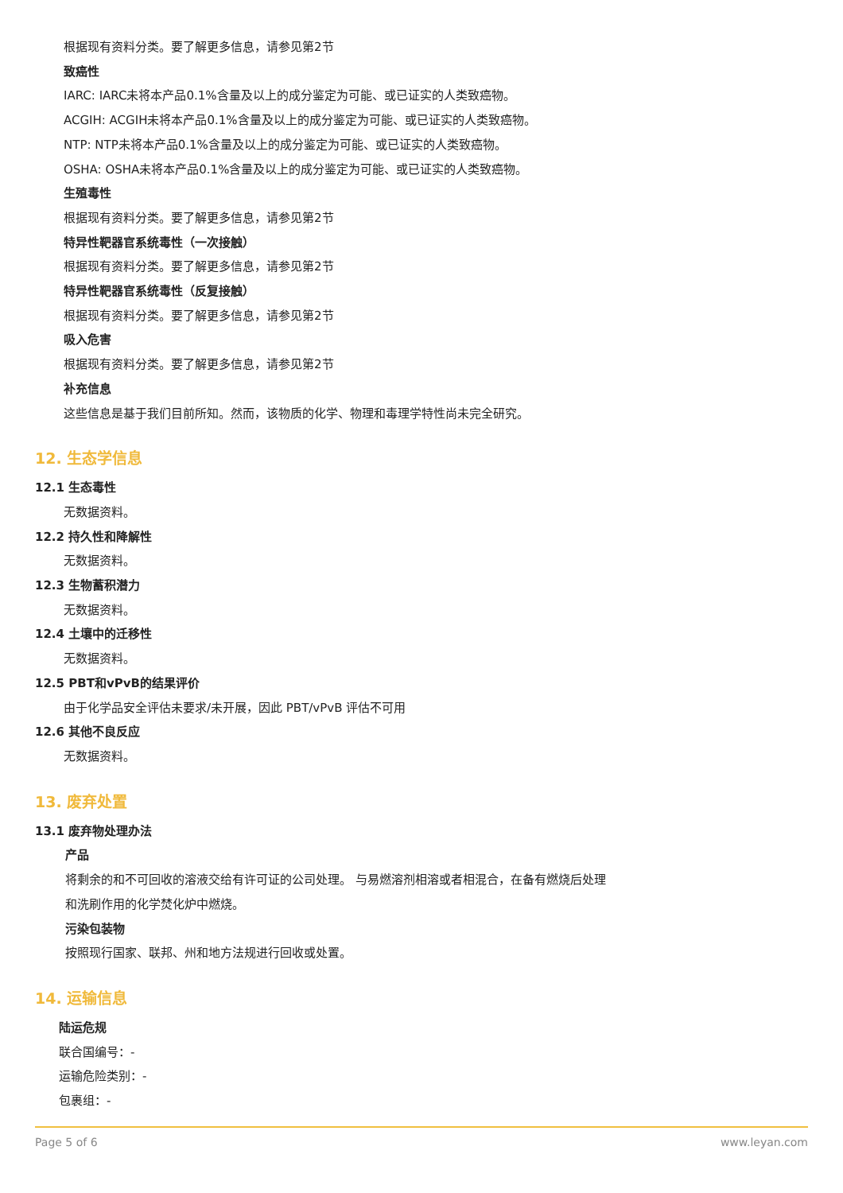根据现有资料分类。要了解更多信息，请参见第2节
致癌性
IARC: IARC未将本产品0.1%含量及以上的成分鉴定为可能、或已证实的人类致癌物。
ACGIH: ACGIH未将本产品0.1%含量及以上的成分鉴定为可能、或已证实的人类致癌物。
NTP: NTP未将本产品0.1%含量及以上的成分鉴定为可能、或已证实的人类致癌物。
OSHA: OSHA未将本产品0.1%含量及以上的成分鉴定为可能、或已证实的人类致癌物。
生殖毒性
根据现有资料分类。要了解更多信息，请参见第2节
特异性靶器官系统毒性（一次接触）
根据现有资料分类。要了解更多信息，请参见第2节
特异性靶器官系统毒性（反复接触）
根据现有资料分类。要了解更多信息，请参见第2节
吸入危害
根据现有资料分类。要了解更多信息，请参见第2节
补充信息
这些信息是基于我们目前所知。然而，该物质的化学、物理和毒理学特性尚未完全研究。
12. 生态学信息
12.1 生态毒性
无数据资料。
12.2 持久性和降解性
无数据资料。
12.3 生物蓄积潜力
无数据资料。
12.4 土壤中的迁移性
无数据资料。
12.5 PBT和vPvB的结果评价
由于化学品安全评估未要求/未开展，因此 PBT/vPvB 评估不可用
12.6 其他不良反应
无数据资料。
13. 废弃处置
13.1 废弃物处理办法
产品
将剩余的和不可回收的溶液交给有许可证的公司处理。 与易燃溶剂相溶或者相混合，在备有燃烧后处理
和洗刷作用的化学焚化炉中燃烧。
污染包装物
按照现行国家、联邦、州和地方法规进行回收或处置。
14. 运输信息
陆运危规
联合国编号：-
运输危险类别：-
包裹组：-
Page 5 of 6 www.leyan.com